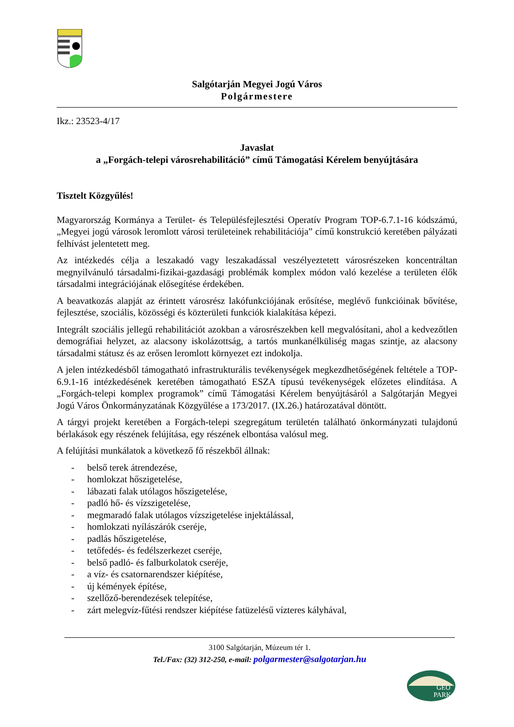Salgótarján Megyei Jogú Város
Polgármestere
Ikz.: 23523-4/17
Javaslat
a „Forgách-telepi városrehabilitáció” című Támogatási Kérelem benyújtására
Tisztelt Közgyűlés!
Magyarország Kormánya a Terület- és Településfejlesztési Operatív Program TOP-6.7.1-16 kódszámú, „Megyei jogú városok leromlott városi területeinek rehabilitációja” című konstrukció keretében pályázati felhívást jelentetett meg.
Az intézkedés célja a leszakadó vagy leszakadással veszélyeztetett városrészeken koncentráltan megnyilvánuló társadalmi-fizikai-gazdasági problémák komplex módon való kezelése a területen élők társadalmi integrációjának elősegítése érdekében.
A beavatkozás alapját az érintett városrész lakófunkciójának erősítése, meglévő funkcióinak bővítése, fejlesztése, szociális, közösségi és közterületi funkciók kialakítása képezi.
Integrált szociális jellegű rehabilitációt azokban a városrészekben kell megvalósítani, ahol a kedvezőtlen demográfiai helyzet, az alacsony iskolázottság, a tartós munkanélküliség magas szintje, az alacsony társadalmi státusz és az erősen leromlott környezet ezt indokolja.
A jelen intézkedésből támogatható infrastrukturális tevékenységek megkezdhetőségének feltétele a TOP-6.9.1-16 intézkedésének keretében támogatható ESZA típusú tevékenységek előzetes elindítása. A „Forgách-telepi komplex programok” című Támogatási Kérelem benyújtásáról a Salgótarján Megyei Jogú Város Önkormányzatának Közgyűlése a 173/2017. (IX.26.) határozatával döntött.
A tárgyi projekt keretében a Forgách-telepi szegregátum területén található önkormányzati tulajdonú bérlakások egy részének felújítása, egy részének elbontása valósul meg.
A felújítási munkálatok a következő fő részekből állnak:
- belső terek átrendezése,
- homlokzat hőszigetelése,
- lábazati falak utólagos hőszigetelése,
- padló hő- és vízszigetelése,
- megmaradó falak utólagos vízszigetelése injektálással,
- homlokzati nyílászárók cseréje,
- padlás hőszigetelése,
- tetőfedés- és fedélszerkezet cseréje,
- belső padló- és falburkolatok cseréje,
- a víz- és csatornarendszer kiépítése,
- új kémények építése,
- szellőző-berendezések telepítése,
- zárt melegvíz-fűtési rendszer kiépítése fatüzelésű vízteres kályhával,
3100 Salgótarján, Múzeum tér 1.
Tel./Fax: (32) 312-250, e-mail: polgarmester@salgotarjan.hu
GEO
PARK